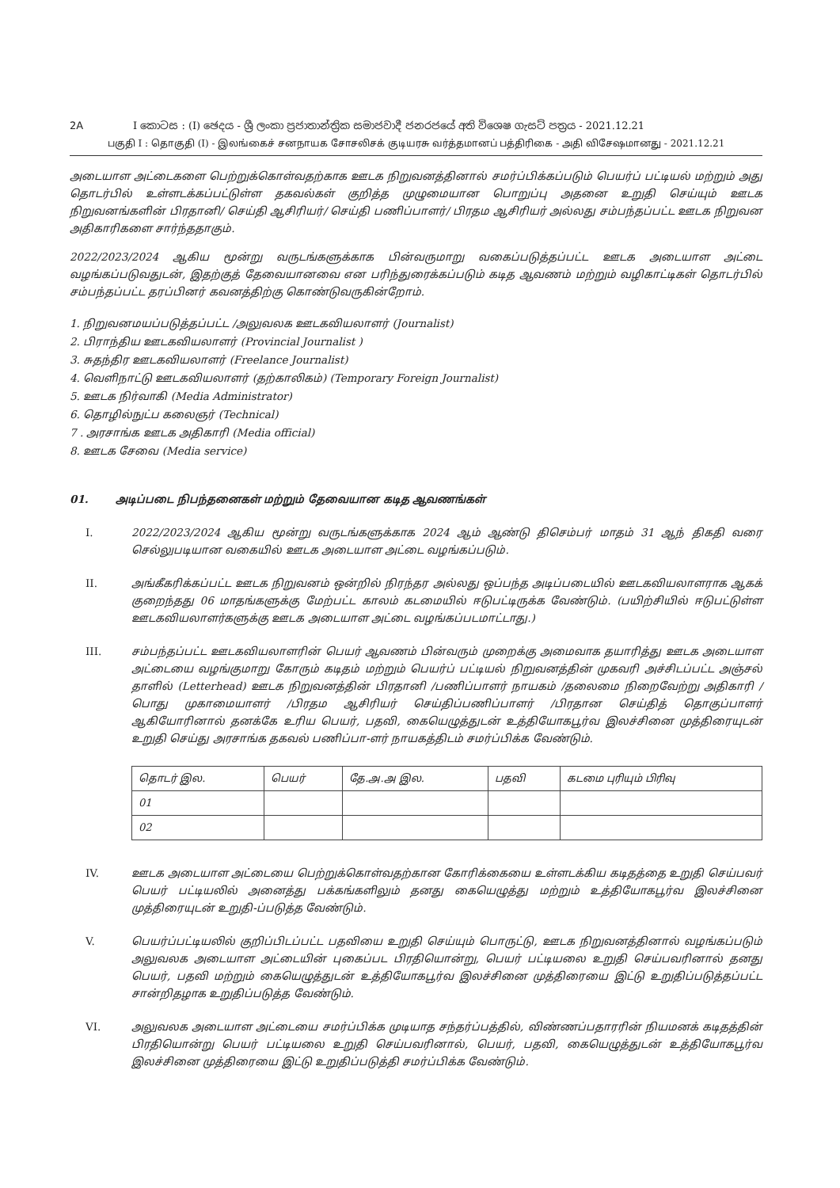2A I කොටස : (I) ඡෙදය - ශ්‍රී ලංකා ප්‍රජාතාන්ත්‍රික සමාජවාදී ජනරජයේ අති විශෙෂ ගැසට් පත්‍රය - 2021.12.21
பகுதி I : தொகுதி (I) - இலங்கைச் சனநாயக சோசலிசக் குடியரசு வர்த்தமானப் பத்திரிகை - அதி விசேஷமானது - 2021.12.21
அடையாள அட்டைகளை பெற்றுக்கொள்வதற்காக ஊடக நிறுவனத்தினால் சமர்ப்பிக்கப்படும் பெயர்ப் பட்டியல் மற்றும் அது தொடர்பில் உள்ளடக்கப்பட்டுள்ள தகவல்கள் குறித்த முழுமையான பொறுப்பு அதனை உறுதி செய்யும் ஊடக நிறுவனங்களின் பிரதானி/ செய்தி ஆசிரியர்/ செய்தி பணிப்பாளர்/ பிரதம ஆசிரியர் அல்லது சம்பந்தப்பட்ட ஊடக நிறுவன அதிகாரிகளை சார்ந்ததாகும்.
2022/2023/2024 ஆகிய மூன்று வருடங்களுக்காக பின்வருமாறு வகைப்படுத்தப்பட்ட ஊடக அடையாள அட்டை வழங்கப்படுவதுடன், இதற்குத் தேவையானவை என பரிந்துரைக்கப்படும் கடித ஆவணம் மற்றும் வழிகாட்டிகள் தொடர்பில் சம்பந்தப்பட்ட தரப்பினர் கவனத்திற்கு கொண்டுவருகின்றோம்.
1. நிறுவனமயப்படுத்தப்பட்ட /அலுவலக ஊடகவியலாளர் (Journalist)
2. பிராந்திய ஊடகவியலாளர் (Provincial Journalist )
3. சுதந்திர ஊடகவியலாளர் (Freelance Journalist)
4. வெளிநாட்டு ஊடகவியலாளர் (தற்காலிகம்) (Temporary Foreign Journalist)
5. ஊடக நிர்வாகி (Media Administrator)
6. தொழில்நுட்ப கலைஞர் (Technical)
7 . அரசாங்க ஊடக அதிகாரி (Media official)
8. ஊடக சேவை (Media service)
01. அடிப்படை நிபந்தனைகள் மற்றும் தேவையான கடித ஆவணங்கள்
I. 2022/2023/2024 ஆகிய மூன்று வருடங்களுக்காக 2024 ஆம் ஆண்டு திசெம்பர் மாதம் 31 ஆந் திகதி வரை செல்லுபடியான வகையில் ஊடக அடையாள அட்டை வழங்கப்படும்.
II. அங்கீகரிக்கப்பட்ட ஊடக நிறுவனம் ஒன்றில் நிரந்தர அல்லது ஒப்பந்த அடிப்படையில் ஊடகவியலாளராக ஆகக் குறைந்தது 06 மாதங்களுக்கு மேற்பட்ட காலம் கடமையில் ஈடுபட்டிருக்க வேண்டும். (பயிற்சியில் ஈடுபட்டுள்ள ஊடகவியலாளர்களுக்கு ஊடக அடையாள அட்டை வழங்கப்படமாட்டாது.)
III. சம்பந்தப்பட்ட ஊடகவியலாளரின் பெயர் ஆவணம் பின்வரும் முறைக்கு அமைவாக தயாரித்து ஊடக அடையாள அட்டையை வழங்குமாறு கோரும் கடிதம் மற்றும் பெயர்ப் பட்டியல் நிறுவனத்தின் முகவரி அச்சிடப்பட்ட அஞ்சல் தாளில் (Letterhead) ஊடக நிறுவனத்தின் பிரதானி /பணிப்பாளர் நாயகம் /தலைமை நிறைவேற்று அதிகாரி /பொது முகாமையாளர் /பிரதம ஆசிரியர் செய்திப்பணிப்பாளர் /பிரதான செய்தித் தொகுப்பாளர் ஆகியோரினால் தனக்கே உரிய பெயர், பதவி, கையெழுத்துடன் உத்தியோகபூர்வ இலச்சினை முத்திரையுடன் உறுதி செய்து அரசாங்க தகவல் பணிப்பா-ளர் நாயகத்திடம் சமர்ப்பிக்க வேண்டும்.
| தொடர் இல. | பெயர் | தே.அ.அ இல. | பதவி | கடமை புரியும் பிரிவு |
| --- | --- | --- | --- | --- |
| 01 | | | | |
| 02 | | | | |
IV. ஊடக அடையாள அட்டையை பெற்றுக்கொள்வதற்கான கோரிக்கையை உள்ளடக்கிய கடிதத்தை உறுதி செய்பவர் பெயர் பட்டியலில் அனைத்து பக்கங்களிலும் தனது கையெழுத்து மற்றும் உத்தியோகபூர்வ இலச்சினை முத்திரையுடன் உறுதி-ப்படுத்த வேண்டும்.
V. பெயர்ப்பட்டியலில் குறிப்பிடப்பட்ட பதவியை உறுதி செய்யும் பொருட்டு, ஊடக நிறுவனத்தினால் வழங்கப்படும் அலுவலக அடையாள அட்டையின் புகைப்பட பிரதியொன்று, பெயர் பட்டியலை உறுதி செய்பவரினால் தனது பெயர், பதவி மற்றும் கையெழுத்துடன் உத்தியோகபூர்வ இலச்சினை முத்திரையை இட்டு உறுதிப்படுத்தப்பட்ட சான்றிதழாக உறுதிப்படுத்த வேண்டும்.
VI. அலுவலக அடையாள அட்டையை சமர்ப்பிக்க முடியாத சந்தர்ப்பத்தில், விண்ணப்பதாரரின் நியமனக் கடிதத்தின் பிரதியொன்று பெயர் பட்டியலை உறுதி செய்பவரினால், பெயர், பதவி, கையெழுத்துடன் உத்தியோகபூர்வ இலச்சினை முத்திரையை இட்டு உறுதிப்படுத்தி சமர்ப்பிக்க வேண்டும்.